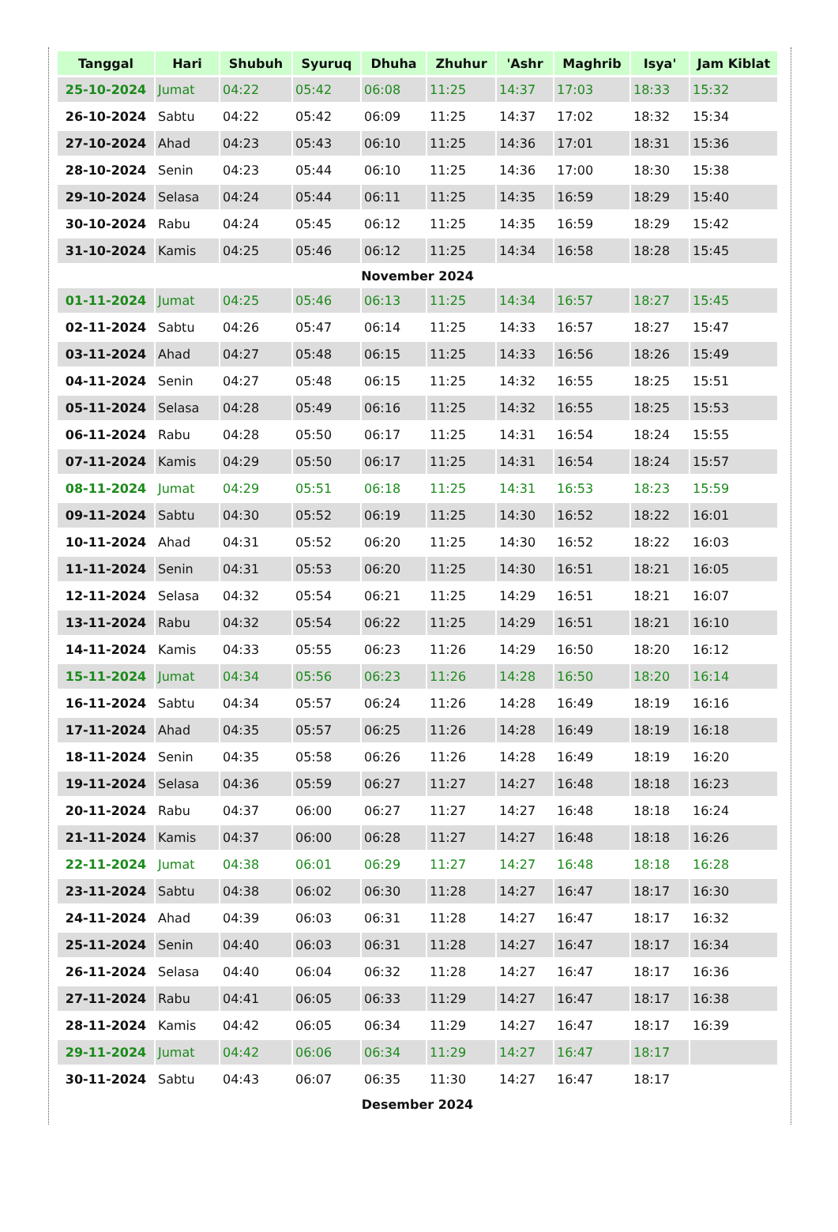| Tanggal | Hari | Shubuh | Syuruq | Dhuha | Zhuhur | 'Ashr | Maghrib | Isya' | Jam Kiblat |
| --- | --- | --- | --- | --- | --- | --- | --- | --- | --- |
| 25-10-2024 | Jumat | 04:22 | 05:42 | 06:08 | 11:25 | 14:37 | 17:03 | 18:33 | 15:32 |
| 26-10-2024 | Sabtu | 04:22 | 05:42 | 06:09 | 11:25 | 14:37 | 17:02 | 18:32 | 15:34 |
| 27-10-2024 | Ahad | 04:23 | 05:43 | 06:10 | 11:25 | 14:36 | 17:01 | 18:31 | 15:36 |
| 28-10-2024 | Senin | 04:23 | 05:44 | 06:10 | 11:25 | 14:36 | 17:00 | 18:30 | 15:38 |
| 29-10-2024 | Selasa | 04:24 | 05:44 | 06:11 | 11:25 | 14:35 | 16:59 | 18:29 | 15:40 |
| 30-10-2024 | Rabu | 04:24 | 05:45 | 06:12 | 11:25 | 14:35 | 16:59 | 18:29 | 15:42 |
| 31-10-2024 | Kamis | 04:25 | 05:46 | 06:12 | 11:25 | 14:34 | 16:58 | 18:28 | 15:45 |
| November 2024 | | | | | | | | | |
| 01-11-2024 | Jumat | 04:25 | 05:46 | 06:13 | 11:25 | 14:34 | 16:57 | 18:27 | 15:45 |
| 02-11-2024 | Sabtu | 04:26 | 05:47 | 06:14 | 11:25 | 14:33 | 16:57 | 18:27 | 15:47 |
| 03-11-2024 | Ahad | 04:27 | 05:48 | 06:15 | 11:25 | 14:33 | 16:56 | 18:26 | 15:49 |
| 04-11-2024 | Senin | 04:27 | 05:48 | 06:15 | 11:25 | 14:32 | 16:55 | 18:25 | 15:51 |
| 05-11-2024 | Selasa | 04:28 | 05:49 | 06:16 | 11:25 | 14:32 | 16:55 | 18:25 | 15:53 |
| 06-11-2024 | Rabu | 04:28 | 05:50 | 06:17 | 11:25 | 14:31 | 16:54 | 18:24 | 15:55 |
| 07-11-2024 | Kamis | 04:29 | 05:50 | 06:17 | 11:25 | 14:31 | 16:54 | 18:24 | 15:57 |
| 08-11-2024 | Jumat | 04:29 | 05:51 | 06:18 | 11:25 | 14:31 | 16:53 | 18:23 | 15:59 |
| 09-11-2024 | Sabtu | 04:30 | 05:52 | 06:19 | 11:25 | 14:30 | 16:52 | 18:22 | 16:01 |
| 10-11-2024 | Ahad | 04:31 | 05:52 | 06:20 | 11:25 | 14:30 | 16:52 | 18:22 | 16:03 |
| 11-11-2024 | Senin | 04:31 | 05:53 | 06:20 | 11:25 | 14:30 | 16:51 | 18:21 | 16:05 |
| 12-11-2024 | Selasa | 04:32 | 05:54 | 06:21 | 11:25 | 14:29 | 16:51 | 18:21 | 16:07 |
| 13-11-2024 | Rabu | 04:32 | 05:54 | 06:22 | 11:25 | 14:29 | 16:51 | 18:21 | 16:10 |
| 14-11-2024 | Kamis | 04:33 | 05:55 | 06:23 | 11:26 | 14:29 | 16:50 | 18:20 | 16:12 |
| 15-11-2024 | Jumat | 04:34 | 05:56 | 06:23 | 11:26 | 14:28 | 16:50 | 18:20 | 16:14 |
| 16-11-2024 | Sabtu | 04:34 | 05:57 | 06:24 | 11:26 | 14:28 | 16:49 | 18:19 | 16:16 |
| 17-11-2024 | Ahad | 04:35 | 05:57 | 06:25 | 11:26 | 14:28 | 16:49 | 18:19 | 16:18 |
| 18-11-2024 | Senin | 04:35 | 05:58 | 06:26 | 11:26 | 14:28 | 16:49 | 18:19 | 16:20 |
| 19-11-2024 | Selasa | 04:36 | 05:59 | 06:27 | 11:27 | 14:27 | 16:48 | 18:18 | 16:23 |
| 20-11-2024 | Rabu | 04:37 | 06:00 | 06:27 | 11:27 | 14:27 | 16:48 | 18:18 | 16:24 |
| 21-11-2024 | Kamis | 04:37 | 06:00 | 06:28 | 11:27 | 14:27 | 16:48 | 18:18 | 16:26 |
| 22-11-2024 | Jumat | 04:38 | 06:01 | 06:29 | 11:27 | 14:27 | 16:48 | 18:18 | 16:28 |
| 23-11-2024 | Sabtu | 04:38 | 06:02 | 06:30 | 11:28 | 14:27 | 16:47 | 18:17 | 16:30 |
| 24-11-2024 | Ahad | 04:39 | 06:03 | 06:31 | 11:28 | 14:27 | 16:47 | 18:17 | 16:32 |
| 25-11-2024 | Senin | 04:40 | 06:03 | 06:31 | 11:28 | 14:27 | 16:47 | 18:17 | 16:34 |
| 26-11-2024 | Selasa | 04:40 | 06:04 | 06:32 | 11:28 | 14:27 | 16:47 | 18:17 | 16:36 |
| 27-11-2024 | Rabu | 04:41 | 06:05 | 06:33 | 11:29 | 14:27 | 16:47 | 18:17 | 16:38 |
| 28-11-2024 | Kamis | 04:42 | 06:05 | 06:34 | 11:29 | 14:27 | 16:47 | 18:17 | 16:39 |
| 29-11-2024 | Jumat | 04:42 | 06:06 | 06:34 | 11:29 | 14:27 | 16:47 | 18:17 | |
| 30-11-2024 | Sabtu | 04:43 | 06:07 | 06:35 | 11:30 | 14:27 | 16:47 | 18:17 | |
| Desember 2024 | | | | | | | | | |